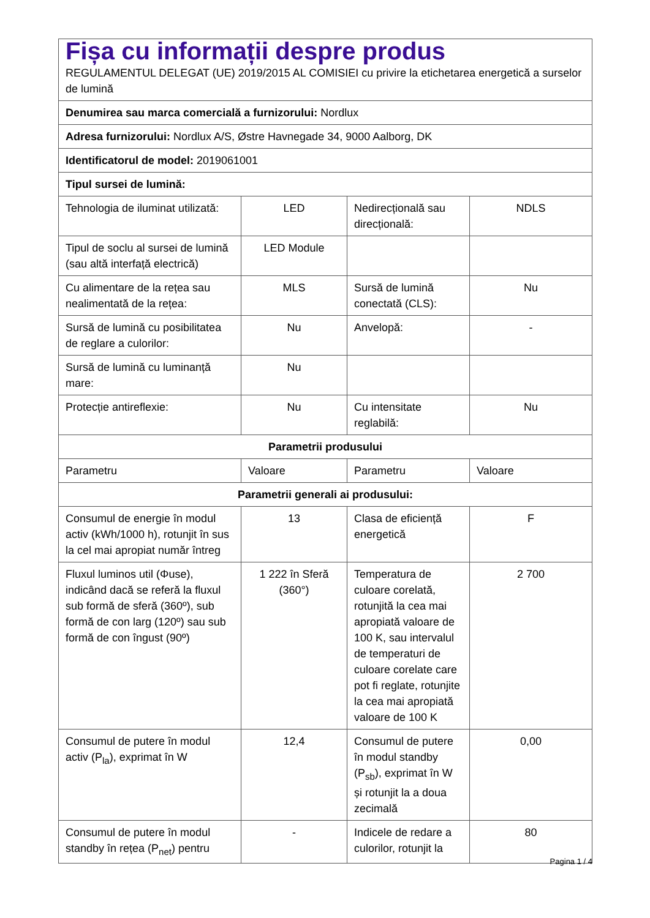| Fișa cu informații despre produs REGULAMENTUL DELEGAT (UE) 2019/2015 AL COMISIEI cu privire la etichetarea energetică a surselor de lumină | | | |
| Denumirea sau marca comercială a furnizorului: Nordlux | | | |
| Adresa furnizorului: Nordlux A/S, Østre Havnegade 34, 9000 Aalborg, DK | | | |
| Identificatorul de model: 2019061001 | | | |
| Tipul sursei de lumină: | | | |
| Tehnologia de iluminat utilizată: | LED | Nedirecțională sau direcțională: | NDLS |
| Tipul de soclu al sursei de lumină (sau altă interfață electrică) | LED Module | | |
| Cu alimentare de la rețea sau nealimentată de la rețea: | MLS | Sursă de lumină conectată (CLS): | Nu |
| Sursă de lumină cu posibilitatea de reglare a culorilor: | Nu | Anvelopă: | - |
| Sursă de lumină cu luminanță mare: | Nu | | |
| Protecție antireflexie: | Nu | Cu intensitate reglabilă: | Nu |
| Parametrii produsului | | | |
| Parametru | Valoare | Parametru | Valoare |
| Parametrii generali ai produsului: | | | |
| Consumul de energie în modul activ (kWh/1000 h), rotunjit în sus la cel mai apropiat număr întreg | 13 | Clasa de eficiență energetică | F |
| Fluxul luminos util (Φuse), indicând dacă se referă la fluxul sub formă de sferă (360º), sub formă de con larg (120º) sau sub formă de con îngust (90º) | 1 222 în Sferă (360°) | Temperatura de culoare corelată, rotunjită la cea mai apropiată valoare de 100 K, sau intervalul de temperaturi de culoare corelate care pot fi reglate, rotunjite la cea mai apropiată valoare de 100 K | 2 700 |
| Consumul de putere în modul activ (P<sub>la</sub>), exprimat în W | 12,4 | Consumul de putere în modul standby (P<sub>sb</sub>), exprimat în W și rotunjit la a doua zecimală | 0,00 |
| Consumul de putere în modul standby în rețea (P<sub>net</sub>) pentru | - | Indicele de redare a culorilor, rotunjit la | 80 |
Pagina 1 / 4